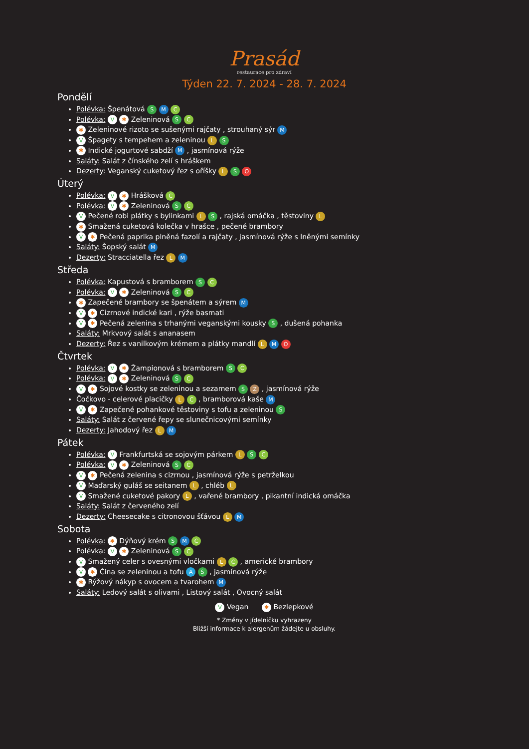Prasád
restaurace pro zdraví
Týden 22. 7. 2024 - 28. 7. 2024
Pondělí
Polévka: Špenátová S M C
Polévka: V ✱ Zeleninová S C
✱ Zeleninové rizoto se sušenými rajčaty , strouhaný sýr M
V Špagety s tempehem a zeleninou L S
✱ Indické jogurtové sabdží M , jasmínová rýže
Saláty: Salát z čínského zelí s hráškem
Dezerty: Veganský cuketový řez s oříšky L S O
Úterý
Polévka: V ✱ Hrášková C
Polévka: V ✱ Zeleninová S C
V Pečené robi plátky s bylinkami L S , rajská omáčka , těstoviny L
✱ Smažená cuketová kolečka v hrašce , pečené brambory
V ✱ Pečená paprika plněná fazolí a rajčaty , jasmínová rýže s lněnými semínky
Saláty: Šopský salát M
Dezerty: Stracciatella řez L M
Středa
Polévka: Kapustová s bramborem S C
Polévka: V ✱ Zeleninová S C
✱ Zapečené brambory se špenátem a sýrem M
V ✱ Cizrnové indické kari , rýže basmati
V ✱ Pečená zelenina s trhanými veganskými kousky S , dušená pohanka
Saláty: Mrkvový salát s ananasem
Dezerty: Řez s vanilkovým krémem a plátky mandlí L M O
Čtvrtek
Polévka: V ✱ Žampionová s bramborem S C
Polévka: V ✱ Zeleninová S C
V ✱ Sojové kostky se zeleninou a sezamem S Z , jasmínová rýže
Čočkovo - celerové placičky L C , bramborová kaše M
V ✱ Zapečené pohankové těstoviny s tofu a zeleninou S
Saláty: Salát z červené řepy se slunečnicovými semínky
Dezerty: Jahodový řez L M
Pátek
Polévka: V Frankfurtská se sojovým párkem L S C
Polévka: V ✱ Zeleninová S C
V ✱ Pečená zelenina s cizrnou , jasmínová rýže s petrželkou
V Maďarský guláš se seitanem L , chléb L
V Smažené cuketové pakory L , vařené brambory , pikantní indická omáčka
Saláty: Salát z červeného zelí
Dezerty: Cheesecake s citronovou šťávou L M
Sobota
Polévka: ✱ Dýňový krém S M C
Polévka: V ✱ Zeleninová S C
V Smažený celer s ovesnými vločkami L C , americké brambory
V ✱ Čina se zeleninou a tofu A S , jasmínová rýže
✱ Rýžový nákyp s ovocem a tvarohem M
Saláty: Ledový salát s olivami , Listový salát , Ovocný salát
V Vegan ✱ Bezlepkové
* Změny v jídelníčku vyhrazeny
Bližší informace k alergenům žádejte u obsluhy.